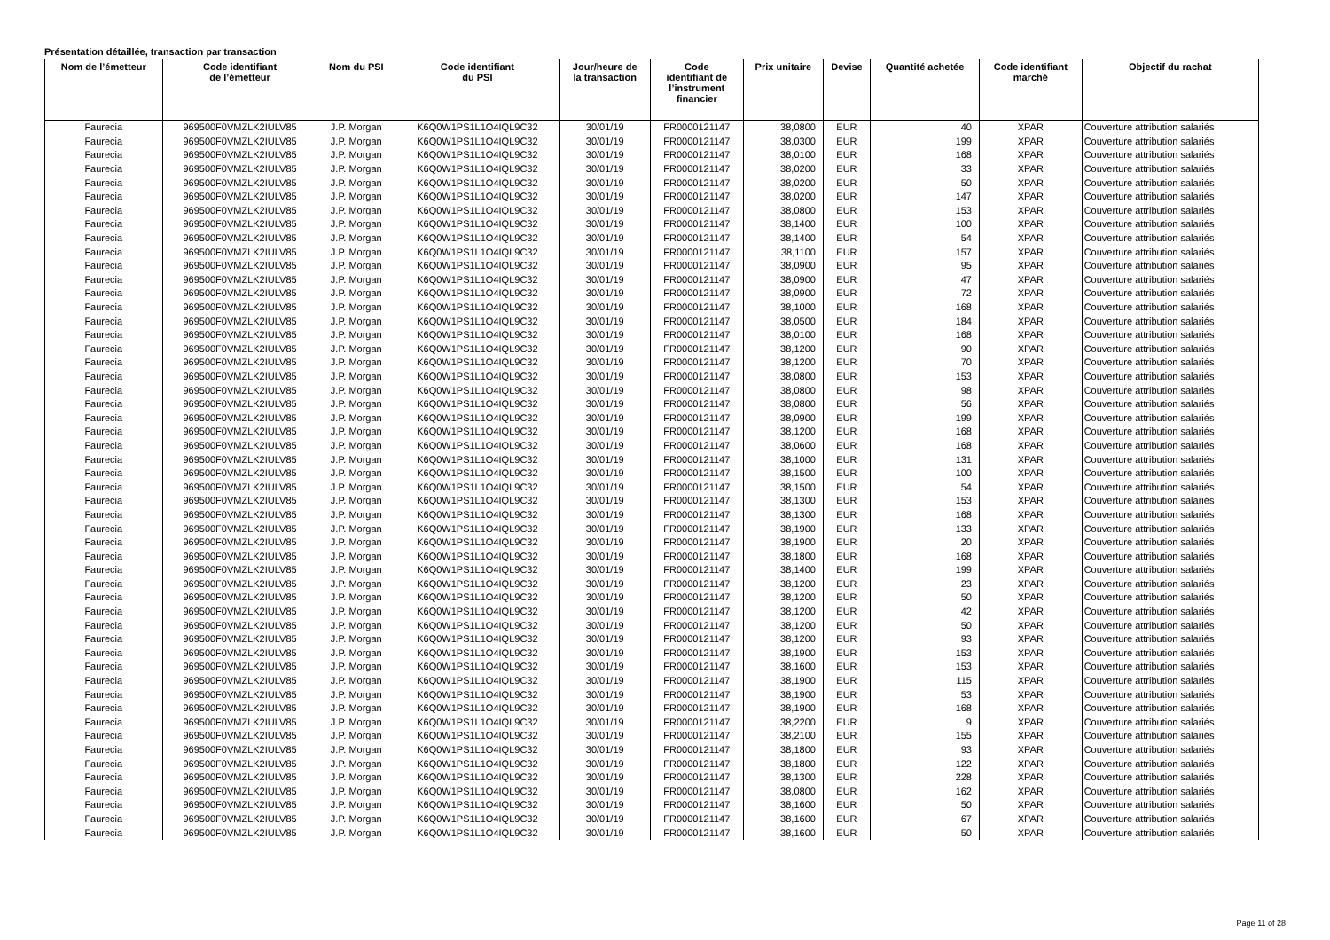Présentation détaillée, transaction par transaction
| Nom de l’émetteur | Code identifiant de l’émetteur | Nom du PSI | Code identifiant du PSI | Jour/heure de la transaction | Code identifiant de l’instrument financier | Prix unitaire | Devise | Quantité achetée | Code identifiant marché | Objectif du rachat |
| --- | --- | --- | --- | --- | --- | --- | --- | --- | --- | --- |
| Faurecia | 969500F0VMZLK2IULV85 | J.P. Morgan | K6Q0W1PS1L1O4IQL9C32 | 30/01/19 | FR0000121147 | 38,0800 | EUR | 40 | XPAR | Couverture attribution salariés |
| Faurecia | 969500F0VMZLK2IULV85 | J.P. Morgan | K6Q0W1PS1L1O4IQL9C32 | 30/01/19 | FR0000121147 | 38,0300 | EUR | 199 | XPAR | Couverture attribution salariés |
| Faurecia | 969500F0VMZLK2IULV85 | J.P. Morgan | K6Q0W1PS1L1O4IQL9C32 | 30/01/19 | FR0000121147 | 38,0100 | EUR | 168 | XPAR | Couverture attribution salariés |
| Faurecia | 969500F0VMZLK2IULV85 | J.P. Morgan | K6Q0W1PS1L1O4IQL9C32 | 30/01/19 | FR0000121147 | 38,0200 | EUR | 33 | XPAR | Couverture attribution salariés |
| Faurecia | 969500F0VMZLK2IULV85 | J.P. Morgan | K6Q0W1PS1L1O4IQL9C32 | 30/01/19 | FR0000121147 | 38,0200 | EUR | 50 | XPAR | Couverture attribution salariés |
| Faurecia | 969500F0VMZLK2IULV85 | J.P. Morgan | K6Q0W1PS1L1O4IQL9C32 | 30/01/19 | FR0000121147 | 38,0200 | EUR | 147 | XPAR | Couverture attribution salariés |
| Faurecia | 969500F0VMZLK2IULV85 | J.P. Morgan | K6Q0W1PS1L1O4IQL9C32 | 30/01/19 | FR0000121147 | 38,0800 | EUR | 153 | XPAR | Couverture attribution salariés |
| Faurecia | 969500F0VMZLK2IULV85 | J.P. Morgan | K6Q0W1PS1L1O4IQL9C32 | 30/01/19 | FR0000121147 | 38,1400 | EUR | 100 | XPAR | Couverture attribution salariés |
| Faurecia | 969500F0VMZLK2IULV85 | J.P. Morgan | K6Q0W1PS1L1O4IQL9C32 | 30/01/19 | FR0000121147 | 38,1400 | EUR | 54 | XPAR | Couverture attribution salariés |
| Faurecia | 969500F0VMZLK2IULV85 | J.P. Morgan | K6Q0W1PS1L1O4IQL9C32 | 30/01/19 | FR0000121147 | 38,1100 | EUR | 157 | XPAR | Couverture attribution salariés |
| Faurecia | 969500F0VMZLK2IULV85 | J.P. Morgan | K6Q0W1PS1L1O4IQL9C32 | 30/01/19 | FR0000121147 | 38,0900 | EUR | 95 | XPAR | Couverture attribution salariés |
| Faurecia | 969500F0VMZLK2IULV85 | J.P. Morgan | K6Q0W1PS1L1O4IQL9C32 | 30/01/19 | FR0000121147 | 38,0900 | EUR | 47 | XPAR | Couverture attribution salariés |
| Faurecia | 969500F0VMZLK2IULV85 | J.P. Morgan | K6Q0W1PS1L1O4IQL9C32 | 30/01/19 | FR0000121147 | 38,0900 | EUR | 72 | XPAR | Couverture attribution salariés |
| Faurecia | 969500F0VMZLK2IULV85 | J.P. Morgan | K6Q0W1PS1L1O4IQL9C32 | 30/01/19 | FR0000121147 | 38,1000 | EUR | 168 | XPAR | Couverture attribution salariés |
| Faurecia | 969500F0VMZLK2IULV85 | J.P. Morgan | K6Q0W1PS1L1O4IQL9C32 | 30/01/19 | FR0000121147 | 38,0500 | EUR | 184 | XPAR | Couverture attribution salariés |
| Faurecia | 969500F0VMZLK2IULV85 | J.P. Morgan | K6Q0W1PS1L1O4IQL9C32 | 30/01/19 | FR0000121147 | 38,0100 | EUR | 168 | XPAR | Couverture attribution salariés |
| Faurecia | 969500F0VMZLK2IULV85 | J.P. Morgan | K6Q0W1PS1L1O4IQL9C32 | 30/01/19 | FR0000121147 | 38,1200 | EUR | 90 | XPAR | Couverture attribution salariés |
| Faurecia | 969500F0VMZLK2IULV85 | J.P. Morgan | K6Q0W1PS1L1O4IQL9C32 | 30/01/19 | FR0000121147 | 38,1200 | EUR | 70 | XPAR | Couverture attribution salariés |
| Faurecia | 969500F0VMZLK2IULV85 | J.P. Morgan | K6Q0W1PS1L1O4IQL9C32 | 30/01/19 | FR0000121147 | 38,0800 | EUR | 153 | XPAR | Couverture attribution salariés |
| Faurecia | 969500F0VMZLK2IULV85 | J.P. Morgan | K6Q0W1PS1L1O4IQL9C32 | 30/01/19 | FR0000121147 | 38,0800 | EUR | 98 | XPAR | Couverture attribution salariés |
| Faurecia | 969500F0VMZLK2IULV85 | J.P. Morgan | K6Q0W1PS1L1O4IQL9C32 | 30/01/19 | FR0000121147 | 38,0800 | EUR | 56 | XPAR | Couverture attribution salariés |
| Faurecia | 969500F0VMZLK2IULV85 | J.P. Morgan | K6Q0W1PS1L1O4IQL9C32 | 30/01/19 | FR0000121147 | 38,0900 | EUR | 199 | XPAR | Couverture attribution salariés |
| Faurecia | 969500F0VMZLK2IULV85 | J.P. Morgan | K6Q0W1PS1L1O4IQL9C32 | 30/01/19 | FR0000121147 | 38,1200 | EUR | 168 | XPAR | Couverture attribution salariés |
| Faurecia | 969500F0VMZLK2IULV85 | J.P. Morgan | K6Q0W1PS1L1O4IQL9C32 | 30/01/19 | FR0000121147 | 38,0600 | EUR | 168 | XPAR | Couverture attribution salariés |
| Faurecia | 969500F0VMZLK2IULV85 | J.P. Morgan | K6Q0W1PS1L1O4IQL9C32 | 30/01/19 | FR0000121147 | 38,1000 | EUR | 131 | XPAR | Couverture attribution salariés |
| Faurecia | 969500F0VMZLK2IULV85 | J.P. Morgan | K6Q0W1PS1L1O4IQL9C32 | 30/01/19 | FR0000121147 | 38,1500 | EUR | 100 | XPAR | Couverture attribution salariés |
| Faurecia | 969500F0VMZLK2IULV85 | J.P. Morgan | K6Q0W1PS1L1O4IQL9C32 | 30/01/19 | FR0000121147 | 38,1500 | EUR | 54 | XPAR | Couverture attribution salariés |
| Faurecia | 969500F0VMZLK2IULV85 | J.P. Morgan | K6Q0W1PS1L1O4IQL9C32 | 30/01/19 | FR0000121147 | 38,1300 | EUR | 153 | XPAR | Couverture attribution salariés |
| Faurecia | 969500F0VMZLK2IULV85 | J.P. Morgan | K6Q0W1PS1L1O4IQL9C32 | 30/01/19 | FR0000121147 | 38,1300 | EUR | 168 | XPAR | Couverture attribution salariés |
| Faurecia | 969500F0VMZLK2IULV85 | J.P. Morgan | K6Q0W1PS1L1O4IQL9C32 | 30/01/19 | FR0000121147 | 38,1900 | EUR | 133 | XPAR | Couverture attribution salariés |
| Faurecia | 969500F0VMZLK2IULV85 | J.P. Morgan | K6Q0W1PS1L1O4IQL9C32 | 30/01/19 | FR0000121147 | 38,1900 | EUR | 20 | XPAR | Couverture attribution salariés |
| Faurecia | 969500F0VMZLK2IULV85 | J.P. Morgan | K6Q0W1PS1L1O4IQL9C32 | 30/01/19 | FR0000121147 | 38,1800 | EUR | 168 | XPAR | Couverture attribution salariés |
| Faurecia | 969500F0VMZLK2IULV85 | J.P. Morgan | K6Q0W1PS1L1O4IQL9C32 | 30/01/19 | FR0000121147 | 38,1400 | EUR | 199 | XPAR | Couverture attribution salariés |
| Faurecia | 969500F0VMZLK2IULV85 | J.P. Morgan | K6Q0W1PS1L1O4IQL9C32 | 30/01/19 | FR0000121147 | 38,1200 | EUR | 23 | XPAR | Couverture attribution salariés |
| Faurecia | 969500F0VMZLK2IULV85 | J.P. Morgan | K6Q0W1PS1L1O4IQL9C32 | 30/01/19 | FR0000121147 | 38,1200 | EUR | 50 | XPAR | Couverture attribution salariés |
| Faurecia | 969500F0VMZLK2IULV85 | J.P. Morgan | K6Q0W1PS1L1O4IQL9C32 | 30/01/19 | FR0000121147 | 38,1200 | EUR | 42 | XPAR | Couverture attribution salariés |
| Faurecia | 969500F0VMZLK2IULV85 | J.P. Morgan | K6Q0W1PS1L1O4IQL9C32 | 30/01/19 | FR0000121147 | 38,1200 | EUR | 50 | XPAR | Couverture attribution salariés |
| Faurecia | 969500F0VMZLK2IULV85 | J.P. Morgan | K6Q0W1PS1L1O4IQL9C32 | 30/01/19 | FR0000121147 | 38,1200 | EUR | 93 | XPAR | Couverture attribution salariés |
| Faurecia | 969500F0VMZLK2IULV85 | J.P. Morgan | K6Q0W1PS1L1O4IQL9C32 | 30/01/19 | FR0000121147 | 38,1900 | EUR | 153 | XPAR | Couverture attribution salariés |
| Faurecia | 969500F0VMZLK2IULV85 | J.P. Morgan | K6Q0W1PS1L1O4IQL9C32 | 30/01/19 | FR0000121147 | 38,1600 | EUR | 153 | XPAR | Couverture attribution salariés |
| Faurecia | 969500F0VMZLK2IULV85 | J.P. Morgan | K6Q0W1PS1L1O4IQL9C32 | 30/01/19 | FR0000121147 | 38,1900 | EUR | 115 | XPAR | Couverture attribution salariés |
| Faurecia | 969500F0VMZLK2IULV85 | J.P. Morgan | K6Q0W1PS1L1O4IQL9C32 | 30/01/19 | FR0000121147 | 38,1900 | EUR | 53 | XPAR | Couverture attribution salariés |
| Faurecia | 969500F0VMZLK2IULV85 | J.P. Morgan | K6Q0W1PS1L1O4IQL9C32 | 30/01/19 | FR0000121147 | 38,1900 | EUR | 168 | XPAR | Couverture attribution salariés |
| Faurecia | 969500F0VMZLK2IULV85 | J.P. Morgan | K6Q0W1PS1L1O4IQL9C32 | 30/01/19 | FR0000121147 | 38,2200 | EUR | 9 | XPAR | Couverture attribution salariés |
| Faurecia | 969500F0VMZLK2IULV85 | J.P. Morgan | K6Q0W1PS1L1O4IQL9C32 | 30/01/19 | FR0000121147 | 38,2100 | EUR | 155 | XPAR | Couverture attribution salariés |
| Faurecia | 969500F0VMZLK2IULV85 | J.P. Morgan | K6Q0W1PS1L1O4IQL9C32 | 30/01/19 | FR0000121147 | 38,1800 | EUR | 93 | XPAR | Couverture attribution salariés |
| Faurecia | 969500F0VMZLK2IULV85 | J.P. Morgan | K6Q0W1PS1L1O4IQL9C32 | 30/01/19 | FR0000121147 | 38,1800 | EUR | 122 | XPAR | Couverture attribution salariés |
| Faurecia | 969500F0VMZLK2IULV85 | J.P. Morgan | K6Q0W1PS1L1O4IQL9C32 | 30/01/19 | FR0000121147 | 38,1300 | EUR | 228 | XPAR | Couverture attribution salariés |
| Faurecia | 969500F0VMZLK2IULV85 | J.P. Morgan | K6Q0W1PS1L1O4IQL9C32 | 30/01/19 | FR0000121147 | 38,0800 | EUR | 162 | XPAR | Couverture attribution salariés |
| Faurecia | 969500F0VMZLK2IULV85 | J.P. Morgan | K6Q0W1PS1L1O4IQL9C32 | 30/01/19 | FR0000121147 | 38,1600 | EUR | 50 | XPAR | Couverture attribution salariés |
| Faurecia | 969500F0VMZLK2IULV85 | J.P. Morgan | K6Q0W1PS1L1O4IQL9C32 | 30/01/19 | FR0000121147 | 38,1600 | EUR | 67 | XPAR | Couverture attribution salariés |
| Faurecia | 969500F0VMZLK2IULV85 | J.P. Morgan | K6Q0W1PS1L1O4IQL9C32 | 30/01/19 | FR0000121147 | 38,1600 | EUR | 50 | XPAR | Couverture attribution salariés |
Page 11 of 28